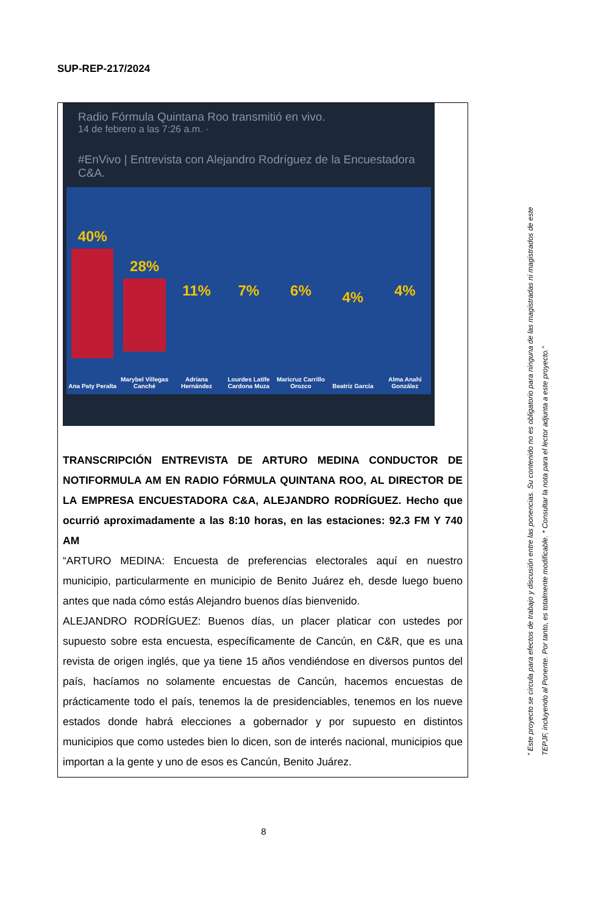SUP-REP-217/2024
Radio Fórmula Quintana Roo transmitió en vivo.
14 de febrero a las 7:26 a.m. ·
#EnVivo | Entrevista con Alejandro Rodríguez de la Encuestadora C&A.
40%
Ana Paty Peralta
28%
Marybel Villegas Canché
11%
Adriana Hernández
7%
Lourdes Latife Cardona Muza
6%
Maricruz Carrillo Orozco
4%
Beatriz García
4%
Alma Anahí González
TRANSCRIPCIÓN ENTREVISTA DE ARTURO MEDINA CONDUCTOR DE NOTIFORMULA AM EN RADIO FÓRMULA QUINTANA ROO, AL DIRECTOR DE LA EMPRESA ENCUESTADORA C&A, ALEJANDRO RODRÍGUEZ. Hecho que ocurrió aproximadamente a las 8:10 horas, en las estaciones: 92.3 FM Y 740 AM
“ARTURO MEDINA: Encuesta de preferencias electorales aquí en nuestro municipio, particularmente en municipio de Benito Juárez eh, desde luego bueno antes que nada cómo estás Alejandro buenos días bienvenido.
ALEJANDRO RODRÍGUEZ: Buenos días, un placer platicar con ustedes por supuesto sobre esta encuesta, específicamente de Cancún, en C&R, que es una revista de origen inglés, que ya tiene 15 años vendiéndose en diversos puntos del país, hacíamos no solamente encuestas de Cancún, hacemos encuestas de prácticamente todo el país, tenemos la de presidenciables, tenemos en los nueve estados donde habrá elecciones a gobernador y por supuesto en distintos municipios que como ustedes bien lo dicen, son de interés nacional, municipios que importan a la gente y uno de esos es Cancún, Benito Juárez.
8
“ Este proyecto se circula para efectos de trabajo y discusión entre las ponencias. Su contenido no es obligatorio para ninguna de las magistradas ni magistrados de este TEPJF, incluyendo al Ponente. Por tanto, es totalmente modificable. * Consultar la nota para el lector adjunta a este proyecto.”